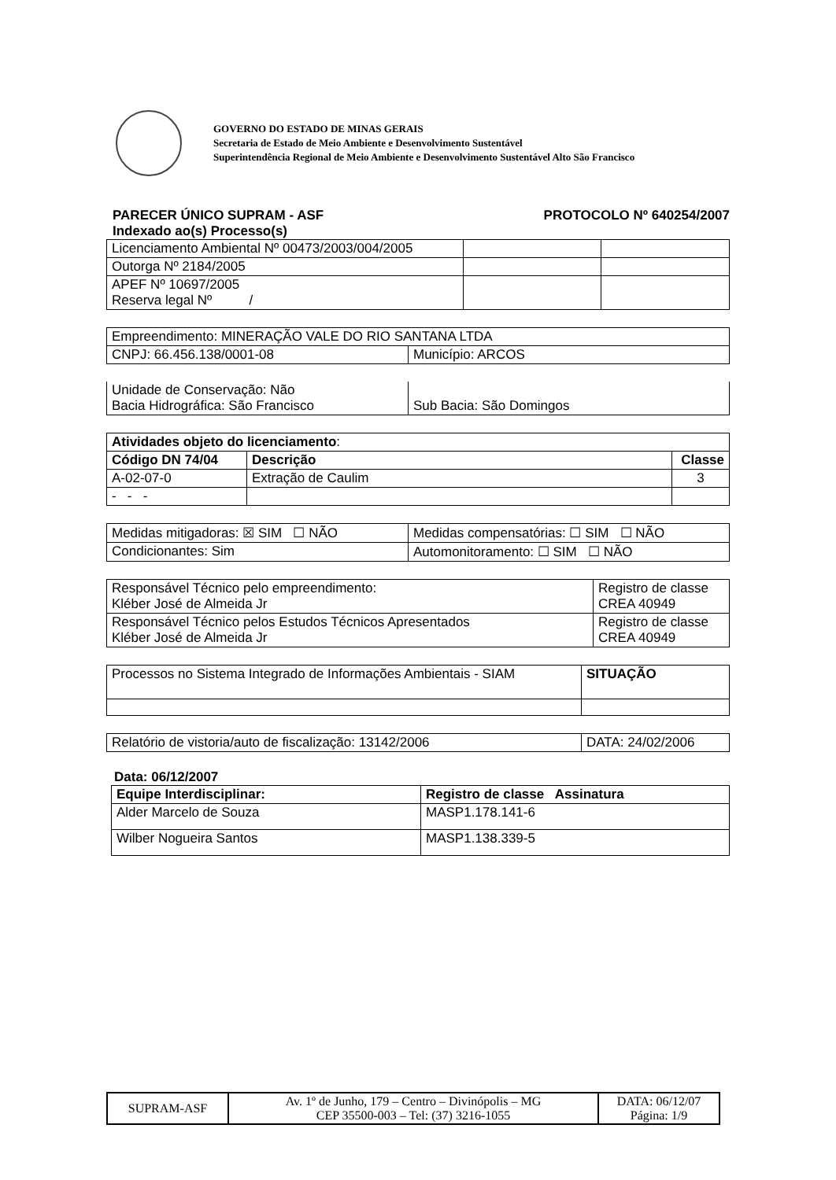GOVERNO DO ESTADO DE MINAS GERAIS
Secretaria de Estado de Meio Ambiente e Desenvolvimento Sustentável
Superintendência Regional de Meio Ambiente e Desenvolvimento Sustentável Alto São Francisco
PARECER ÚNICO SUPRAM - ASF PROTOCOLO Nº 640254/2007
Indexado ao(s) Processo(s)
| Licenciamento Ambiental Nº 00473/2003/004/2005 | | |
| Outorga Nº 2184/2005 | | |
| APEF Nº 10697/2005 Reserva legal Nº / | | |
| Empreendimento: MINERAÇÃO VALE DO RIO SANTANA LTDA | |
| CNPJ: 66.456.138/0001-08 | Município: ARCOS |
| Unidade de Conservação: Não Bacia Hidrográfica: São Francisco | Sub Bacia: São Domingos |
| Atividades objeto do licenciamento : | | |
| Código DN 74/04 | Descrição | Classe |
| A-02-07-0 | Extração de Caulim | 3 |
| - - - | | |
| Medidas mitigadoras: ☒ SIM ☐ NÃO | Medidas compensatórias: ☐ SIM ☐ NÃO |
| Condicionantes: Sim | Automonitoramento: ☐ SIM ☐ NÃO |
| Responsável Técnico pelo empreendimento: Kléber José de Almeida Jr | Registro de classe CREA 40949 |
| Responsável Técnico pelos Estudos Técnicos Apresentados Kléber José de Almeida Jr | Registro de classe CREA 40949 |
| Processos no Sistema Integrado de Informações Ambientais - SIAM | SITUAÇÃO |
| Relatório de vistoria/auto de fiscalização: 13142/2006 | DATA: 24/02/2006 |
Data: 06/12/2007
| Equipe Interdisciplinar: | Registro de classe Assinatura |
| --- | --- |
| Alder Marcelo de Souza | MASP1.178.141-6 |
| Wilber Nogueira Santos | MASP1.138.339-5 |
| SUPRAM-ASF | Av. 1º de Junho, 179 – Centro – Divinópolis – MG CEP 35500-003 – Tel: (37) 3216-1055 | DATA: 06/12/07 Página: 1/9 |